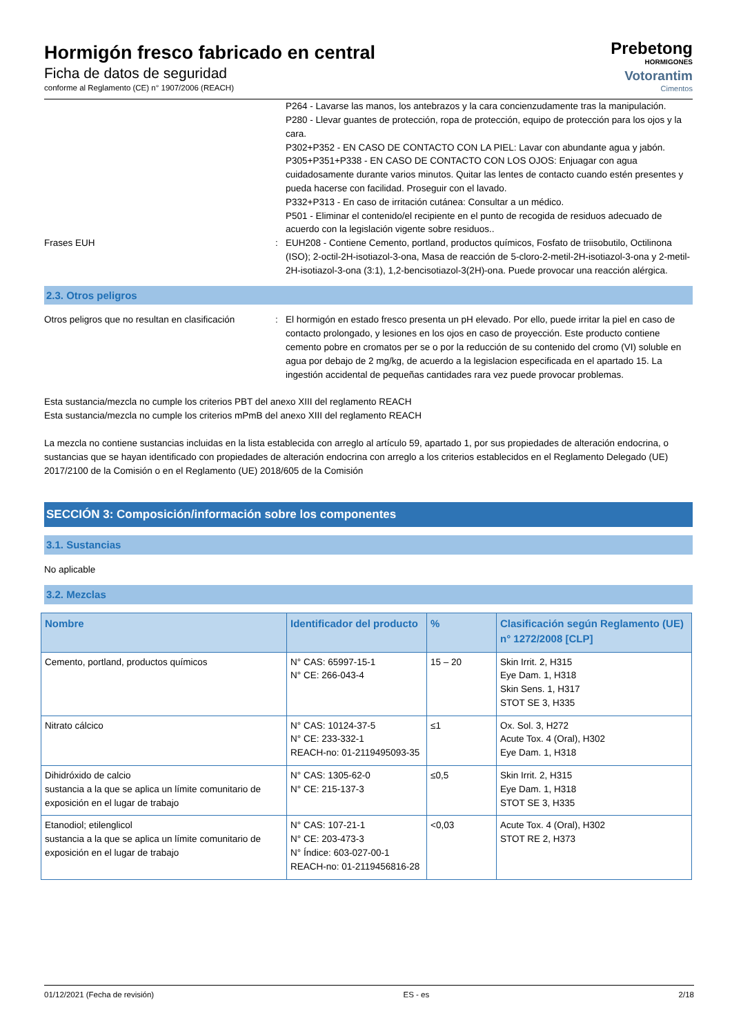Hormigón fresco fabricado en central
Ficha de datos de seguridad
conforme al Reglamento (CE) n° 1907/2006 (REACH)
Prebetong
HORMIGONES
Votorantim
Cimentos
P264 - Lavarse las manos, los antebrazos y la cara concienzudamente tras la manipulación.
P280 - Llevar guantes de protección, ropa de protección, equipo de protección para los ojos y la cara.
P302+P352 - EN CASO DE CONTACTO CON LA PIEL: Lavar con abundante agua y jabón.
P305+P351+P338 - EN CASO DE CONTACTO CON LOS OJOS: Enjuagar con agua cuidadosamente durante varios minutos. Quitar las lentes de contacto cuando estén presentes y pueda hacerse con facilidad. Proseguir con el lavado.
P332+P313 - En caso de irritación cutánea: Consultar a un médico.
P501 - Eliminar el contenido/el recipiente en el punto de recogida de residuos adecuado de acuerdo con la legislación vigente sobre residuos..
Frases EUH : EUH208 - Contiene Cemento, portland, productos químicos, Fosfato de triisobutilo, Octilinona (ISO); 2-octil-2H-isotiazol-3-ona, Masa de reacción de 5-cloro-2-metil-2H-isotiazol-3-ona y 2-metil-2H-isotiazol-3-ona (3:1), 1,2-bencisotiazol-3(2H)-ona. Puede provocar una reacción alérgica.
2.3. Otros peligros
Otros peligros que no resultan en clasificación
: El hormigón en estado fresco presenta un pH elevado. Por ello, puede irritar la piel en caso de contacto prolongado, y lesiones en los ojos en caso de proyección. Este producto contiene cemento pobre en cromatos per se o por la reducción de su contenido del cromo (VI) soluble en agua por debajo de 2 mg/kg, de acuerdo a la legislacion especificada en el apartado 15. La ingestión accidental de pequeñas cantidades rara vez puede provocar problemas.
Esta sustancia/mezcla no cumple los criterios PBT del anexo XIII del reglamento REACH
Esta sustancia/mezcla no cumple los criterios mPmB del anexo XIII del reglamento REACH
La mezcla no contiene sustancias incluidas en la lista establecida con arreglo al artículo 59, apartado 1, por sus propiedades de alteración endocrina, o sustancias que se hayan identificado con propiedades de alteración endocrina con arreglo a los criterios establecidos en el Reglamento Delegado (UE) 2017/2100 de la Comisión o en el Reglamento (UE) 2018/605 de la Comisión
SECCIÓN 3: Composición/información sobre los componentes
3.1. Sustancias
No aplicable
3.2. Mezclas
| Nombre | Identificador del producto | % | Clasificación según Reglamento (UE) n° 1272/2008 [CLP] |
| --- | --- | --- | --- |
| Cemento, portland, productos químicos | N° CAS: 65997-15-1 N° CE: 266-043-4 | 15 – 20 | Skin Irrit. 2, H315 Eye Dam. 1, H318 Skin Sens. 1, H317 STOT SE 3, H335 |
| Nitrato cálcico | N° CAS: 10124-37-5 N° CE: 233-332-1 REACH-no: 01-2119495093-35 | ≤1 | Ox. Sol. 3, H272 Acute Tox. 4 (Oral), H302 Eye Dam. 1, H318 |
| Dihidróxido de calcio sustancia a la que se aplica un límite comunitario de exposición en el lugar de trabajo | N° CAS: 1305-62-0 N° CE: 215-137-3 | ≤0,5 | Skin Irrit. 2, H315 Eye Dam. 1, H318 STOT SE 3, H335 |
| Etanodiol; etilenglicol sustancia a la que se aplica un límite comunitario de exposición en el lugar de trabajo | N° CAS: 107-21-1 N° CE: 203-473-3 N° Índice: 603-027-00-1 REACH-no: 01-2119456816-28 | <0,03 | Acute Tox. 4 (Oral), H302 STOT RE 2, H373 |
01/12/2021 (Fecha de revisión) ES - es 2/18